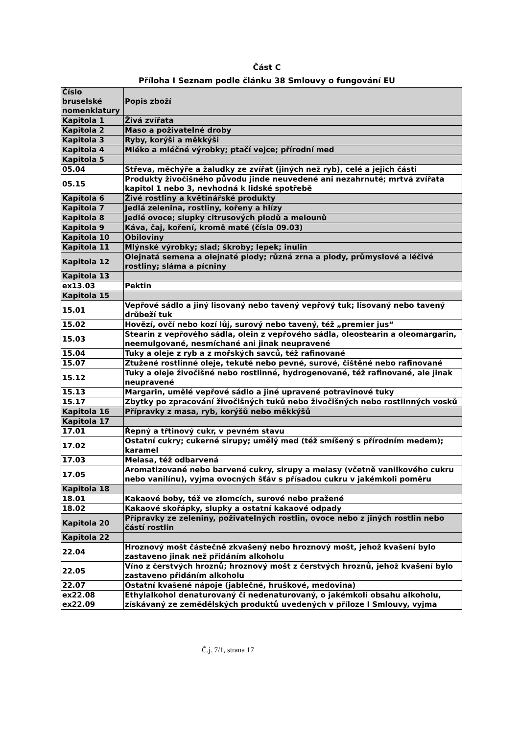Část C
Příloha I Seznam podle článku 38 Smlouvy o fungování EU
| Číslo bruselské nomenklatury | Popis zboží |
| Kapitola 1 | Živá zvířata |
| Kapitola 2 | Maso a poživatelné droby |
| Kapitola 3 | Ryby, korýši a měkkýši |
| Kapitola 4 | Mléko a mléčné výrobky; ptačí vejce; přírodní med |
| Kapitola 5 | |
| 05.04 | Střeva, měchýře a žaludky ze zvířat (jiných než ryb), celé a jejich části |
| 05.15 | Produkty živočišného původu jinde neuvedené ani nezahrnuté; mrtvá zvířata kapitol 1 nebo 3, nevhodná k lidské spotřebě |
| Kapitola 6 | Živé rostliny a květinářské produkty |
| Kapitola 7 | Jedlá zelenina, rostliny, kořeny a hlízy |
| Kapitola 8 | Jedlé ovoce; slupky citrusových plodů a melounů |
| Kapitola 9 | Káva, čaj, koření, kromě maté (čísla 09.03) |
| Kapitola 10 | Obiloviny |
| Kapitola 11 | Mlýnské výrobky; slad; škroby; lepek; inulin |
| Kapitola 12 | Olejnatá semena a olejnaté plody; různá zrna a plody, průmyslové a léčivé rostliny; sláma a pícniny |
| Kapitola 13 | |
| ex13.03 | Pektin |
| Kapitola 15 | |
| 15.01 | Vepřové sádlo a jiný lisovaný nebo tavený vepřový tuk; lisovaný nebo tavený drůbeží tuk |
| 15.02 | Hovězí, ovčí nebo kozí lůj, surový nebo tavený, též „premier jus“ |
| 15.03 | Stearin z vepřového sádla, olein z vepřového sádla, oleostearin a oleomargarin, neemulgované, nesmíchané ani jinak neupravené |
| 15.04 | Tuky a oleje z ryb a z mořských savců, též rafinované |
| 15.07 | Ztužené rostlinné oleje, tekuté nebo pevné, surové, čištěné nebo rafinované |
| 15.12 | Tuky a oleje živočišné nebo rostlinné, hydrogenované, též rafinované, ale jinak neupravené |
| 15.13 | Margarin, umělé vepřové sádlo a jiné upravené potravinové tuky |
| 15.17 | Zbytky po zpracování živočišných tuků nebo živočišných nebo rostlinných vosků |
| Kapitola 16 | Přípravky z masa, ryb, korýšů nebo měkkýšů |
| Kapitola 17 | |
| 17.01 | Řepný a třtinový cukr, v pevném stavu |
| 17.02 | Ostatní cukry; cukerné sirupy; umělý med (též smíšený s přírodním medem); karamel |
| 17.03 | Melasa, též odbarvená |
| 17.05 | Aromatizované nebo barvené cukry, sirupy a melasy (včetně vanilkového cukru nebo vanilínu), vyjma ovocných šťáv s přísadou cukru v jakémkoli poměru |
| Kapitola 18 | |
| 18.01 | Kakaové boby, též ve zlomcích, surové nebo pražené |
| 18.02 | Kakaové skořápky, slupky a ostatní kakaové odpady |
| Kapitola 20 | Přípravky ze zeleniny, poživatelných rostlin, ovoce nebo z jiných rostlin nebo částí rostlin |
| Kapitola 22 | |
| 22.04 | Hroznový mošt částečně zkvašený nebo hroznový mošt, jehož kvašení bylo zastaveno jinak než přidáním alkoholu |
| 22.05 | Víno z čerstvých hroznů; hroznový mošt z čerstvých hroznů, jehož kvašení bylo zastaveno přidáním alkoholu |
| 22.07 | Ostatní kvašené nápoje (jablečné, hruškové, medovina) |
| ex22.08 ex22.09 | Ethylalkohol denaturovaný či nedenaturovaný, o jakémkoli obsahu alkoholu, získávaný ze zemědělských produktů uvedených v příloze I Smlouvy, vyjma |
Č.j. 7/1, strana 17